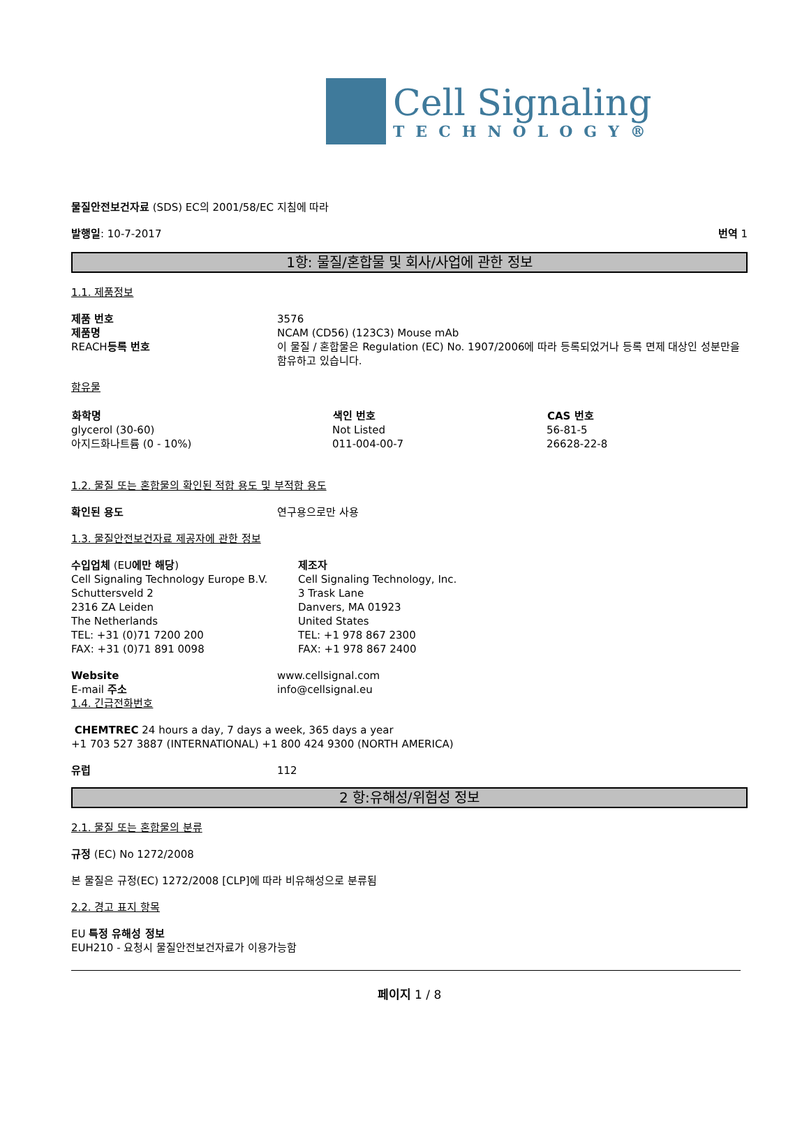Cell Signaling
TECHNOLOGY®
물질안전보건자료 (SDS) EC의 2001/58/EC 지침에 따라
발행일: 10-7-2017 번역 1
1항: 물질/혼합물 및 회사/사업에 관한 정보
1.1. 제품정보
| 제품 번호 | 3576 |
| 제품명 | NCAM (CD56) (123C3) Mouse mAb |
| REACH 등록 번호 | 이 물질 / 혼합물은 Regulation (EC) No. 1907/2006에 따라 등록되었거나 등록 면제 대상인 성분만을 함유하고 있습니다. |
함유물
| 화학명 | 색인 번호 | CAS 번호 |
| --- | --- | --- |
| glycerol (30-60) | Not Listed | 56-81-5 |
| 아지드화나트륨 (0 - 10%) | 011-004-00-7 | 26628-22-8 |
1.2. 물질 또는 혼합물의 확인된 적합 용도 및 부적합 용도
| 확인된 용도 | 연구용으로만 사용 |
1.3. 물질안전보건자료 제공자에 관한 정보
| 수입업체 (EU 에만 해당 ) Cell Signaling Technology Europe B.V. Schuttersveld 2 2316 ZA Leiden The Netherlands TEL: +31 (0)71 7200 200 FAX: +31 (0)71 891 0098 | 제조자 Cell Signaling Technology, Inc. 3 Trask Lane Danvers, MA 01923 United States TEL: +1 978 867 2300 FAX: +1 978 867 2400 |
| Website | www.cellsignal.com |
| E-mail 주소 | info@cellsignal.eu |
1.4. 긴급전화번호
CHEMTREC 24 hours a day, 7 days a week, 365 days a year
+1 703 527 3887 (INTERNATIONAL) +1 800 424 9300 (NORTH AMERICA)
| 유럽 | 112 |
2 항:유해성/위험성 정보
2.1. 물질 또는 혼합물의 분류
규정 (EC) No 1272/2008
본 물질은 규정(EC) 1272/2008 [CLP]에 따라 비유해성으로 분류됨
2.2. 경고 표지 항목
EU 특정 유해성 정보
EUH210 - 요청시 물질안전보건자료가 이용가능함
페이지 1 / 8